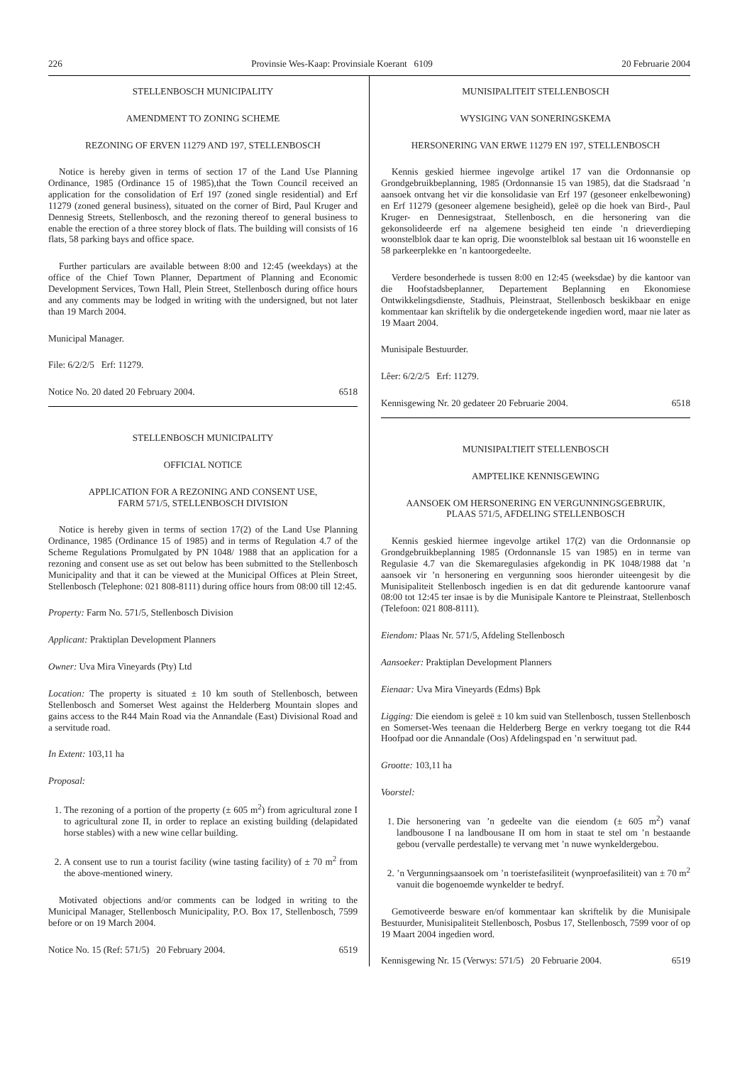226 Provinsie Wes-Kaap: Provinsiale Koerant 6109 20 Februarie 2004
STELLENBOSCH MUNICIPALITY
AMENDMENT TO ZONING SCHEME
REZONING OF ERVEN 11279 AND 197, STELLENBOSCH
Notice is hereby given in terms of section 17 of the Land Use Planning Ordinance, 1985 (Ordinance 15 of 1985),that the Town Council received an application for the consolidation of Erf 197 (zoned single residential) and Erf 11279 (zoned general business), situated on the corner of Bird, Paul Kruger and Dennesig Streets, Stellenbosch, and the rezoning thereof to general business to enable the erection of a three storey block of flats. The building will consists of 16 flats, 58 parking bays and office space.
Further particulars are available between 8:00 and 12:45 (weekdays) at the office of the Chief Town Planner, Department of Planning and Economic Development Services, Town Hall, Plein Street, Stellenbosch during office hours and any comments may be lodged in writing with the undersigned, but not later than 19 March 2004.
Municipal Manager.
File: 6/2/2/5 Erf: 11279.
Notice No. 20 dated 20 February 2004. 6518
STELLENBOSCH MUNICIPALITY
OFFICIAL NOTICE
APPLICATION FOR A REZONING AND CONSENT USE,
FARM 571/5, STELLENBOSCH DIVISION
Notice is hereby given in terms of section 17(2) of the Land Use Planning Ordinance, 1985 (Ordinance 15 of 1985) and in terms of Regulation 4.7 of the Scheme Regulations Promulgated by PN 1048/ 1988 that an application for a rezoning and consent use as set out below has been submitted to the Stellenbosch Municipality and that it can be viewed at the Municipal Offices at Plein Street, Stellenbosch (Telephone: 021 808-8111) during office hours from 08:00 till 12:45.
Property: Farm No. 571/5, Stellenbosch Division
Applicant: Praktiplan Development Planners
Owner: Uva Mira Vineyards (Pty) Ltd
Location: The property is situated ± 10 km south of Stellenbosch, between Stellenbosch and Somerset West against the Helderberg Mountain slopes and gains access to the R44 Main Road via the Annandale (East) Divisional Road and a servitude road.
In Extent: 103,11 ha
Proposal:
1. The rezoning of a portion of the property (± 605 m<sup>2</sup>) from agricultural zone I to agricultural zone II, in order to replace an existing building (delapidated horse stables) with a new wine cellar building.
2. A consent use to run a tourist facility (wine tasting facility) of ± 70 m<sup>2</sup> from the above-mentioned winery.
Motivated objections and/or comments can be lodged in writing to the Municipal Manager, Stellenbosch Municipality, P.O. Box 17, Stellenbosch, 7599 before or on 19 March 2004.
Notice No. 15 (Ref: 571/5) 20 February 2004. 6519
MUNISIPALITEIT STELLENBOSCH
WYSIGING VAN SONERINGSKEMA
HERSONERING VAN ERWE 11279 EN 197, STELLENBOSCH
Kennis geskied hiermee ingevolge artikel 17 van die Ordonnansie op Grondgebruikbeplanning, 1985 (Ordonnansie 15 van 1985), dat die Stadsraad ’n aansoek ontvang het vir die konsolidasie van Erf 197 (gesoneer enkelbewoning) en Erf 11279 (gesoneer algemene besigheid), geleë op die hoek van Bird-, Paul Kruger- en Dennesigstraat, Stellenbosch, en die hersonering van die gekonsolideerde erf na algemene besigheid ten einde ’n drieverdieping woonstelblok daar te kan oprig. Die woonstelblok sal bestaan uit 16 woonstelle en 58 parkeerplekke en ’n kantoorgedeelte.
Verdere besonderhede is tussen 8:00 en 12:45 (weeksdae) by die kantoor van die Hoofstadsbeplanner, Departement Beplanning en Ekonomiese Ontwikkelingsdienste, Stadhuis, Pleinstraat, Stellenbosch beskikbaar en enige kommentaar kan skriftelik by die ondergetekende ingedien word, maar nie later as 19 Maart 2004.
Munisipale Bestuurder.
Lêer: 6/2/2/5 Erf: 11279.
Kennisgewing Nr. 20 gedateer 20 Februarie 2004. 6518
MUNISIPALTIEIT STELLENBOSCH
AMPTELIKE KENNISGEWING
AANSOEK OM HERSONERING EN VERGUNNINGSGEBRUIK,
PLAAS 571/5, AFDELING STELLENBOSCH
Kennis geskied hiermee ingevolge artikel 17(2) van die Ordonnansie op Grondgebruikbeplanning 1985 (Ordonnansle 15 van 1985) en in terme van Regulasie 4.7 van die Skemaregulasies afgekondig in PK 1048/1988 dat ’n aansoek vir ’n hersonering en vergunning soos hieronder uiteengesit by die Munisipaliteit Stellenbosch ingedien is en dat dit gedurende kantoorure vanaf 08:00 tot 12:45 ter insae is by die Munisipale Kantore te Pleinstraat, Stellenbosch (Telefoon: 021 808-8111).
Eiendom: Plaas Nr. 571/5, Afdeling Stellenbosch
Aansoeker: Praktiplan Development Planners
Eienaar: Uva Mira Vineyards (Edms) Bpk
Ligging: Die eiendom is geleë ± 10 km suid van Stellenbosch, tussen Stellenbosch en Somerset-Wes teenaan die Helderberg Berge en verkry toegang tot die R44 Hoofpad oor die Annandale (Oos) Afdelingspad en ’n serwituut pad.
Grootte: 103,11 ha
Voorstel:
1. Die hersonering van ’n gedeelte van die eiendom (± 605 m<sup>2</sup>) vanaf landbousone I na landbousane II om hom in staat te stel om ’n bestaande gebou (vervalle perdestalle) te vervang met ’n nuwe wynkeldergebou.
2. ’n Vergunningsaansoek om ’n toeristefasiliteit (wynproefasiliteit) van ± 70 m<sup>2</sup> vanuit die bogenoemde wynkelder te bedryf.
Gemotiveerde besware en/of kommentaar kan skriftelik by die Munisipale Bestuurder, Munisipaliteit Stellenbosch, Posbus 17, Stellenbosch, 7599 voor of op 19 Maart 2004 ingedien word.
Kennisgewing Nr. 15 (Verwys: 571/5) 20 Februarie 2004. 6519